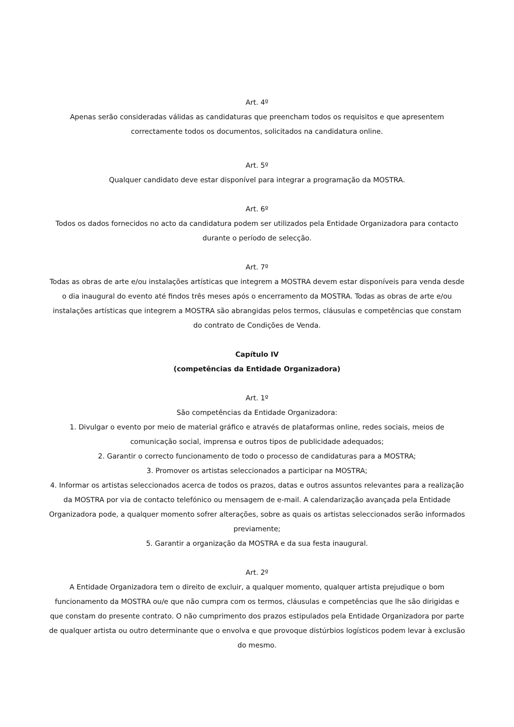Art. 4º
Apenas serão consideradas válidas as candidaturas que preencham todos os requisitos e que apresentem correctamente todos os documentos, solicitados na candidatura online.
Art. 5º
Qualquer candidato deve estar disponível para integrar a programação da MOSTRA.
Art. 6º
Todos os dados fornecidos no acto da candidatura podem ser utilizados pela Entidade Organizadora para contacto durante o período de selecção.
Art. 7º
Todas as obras de arte e/ou instalações artísticas que integrem a MOSTRA devem estar disponíveis para venda desde o dia inaugural do evento até findos três meses após o encerramento da MOSTRA. Todas as obras de arte e/ou instalações artísticas que integrem a MOSTRA são abrangidas pelos termos, cláusulas e competências que constam do contrato de Condições de Venda.
Capítulo IV
(competências da Entidade Organizadora)
Art. 1º
São competências da Entidade Organizadora:
1. Divulgar o evento por meio de material gráfico e através de plataformas online, redes sociais, meios de comunicação social, imprensa e outros tipos de publicidade adequados;
2. Garantir o correcto funcionamento de todo o processo de candidaturas para a MOSTRA;
3. Promover os artistas seleccionados a participar na MOSTRA;
4. Informar os artistas seleccionados acerca de todos os prazos, datas e outros assuntos relevantes para a realização da MOSTRA por via de contacto telefónico ou mensagem de e-mail. A calendarização avançada pela Entidade Organizadora pode, a qualquer momento sofrer alterações, sobre as quais os artistas seleccionados serão informados previamente;
5. Garantir a organização da MOSTRA e da sua festa inaugural.
Art. 2º
A Entidade Organizadora tem o direito de excluir, a qualquer momento, qualquer artista prejudique o bom funcionamento da MOSTRA ou/e que não cumpra com os termos, cláusulas e competências que lhe são dirigidas e que constam do presente contrato. O não cumprimento dos prazos estipulados pela Entidade Organizadora por parte de qualquer artista ou outro determinante que o envolva e que provoque distúrbios logísticos podem levar à exclusão do mesmo.